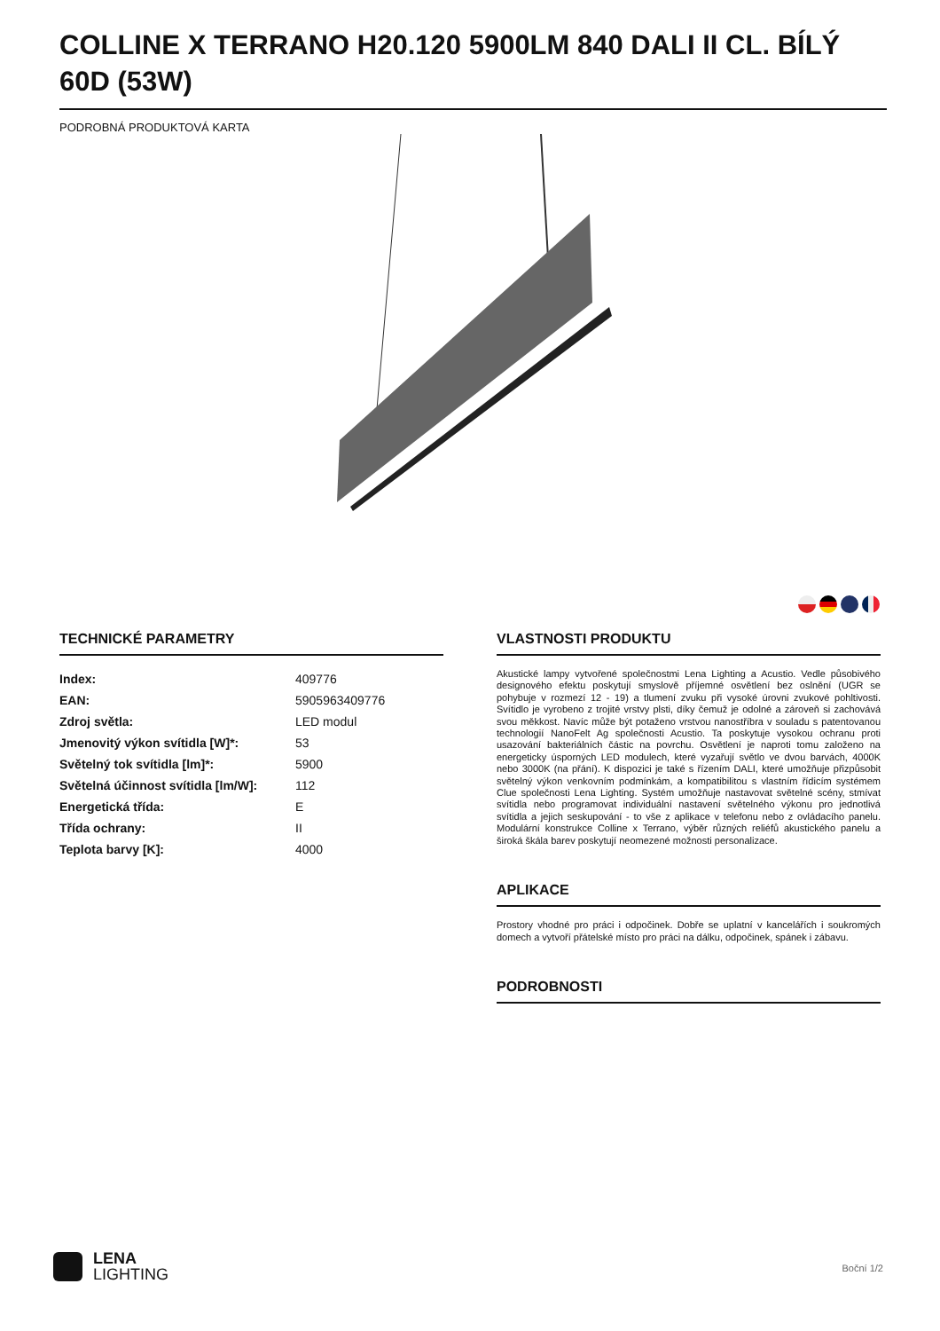COLLINE X TERRANO H20.120 5900LM 840 DALI II CL. BÍLÝ 60D (53W)
PODROBNÁ PRODUKTOVÁ KARTA
TECHNICKÉ PARAMETRY
| Index: | 409776 |
| EAN: | 5905963409776 |
| Zdroj světla: | LED modul |
| Jmenovitý výkon svítidla [W]*: | 53 |
| Světelný tok svítidla [lm]*: | 5900 |
| Světelná účinnost svítidla [lm/W]: | 112 |
| Energetická třída: | E |
| Třída ochrany: | II |
| Teplota barvy [K]: | 4000 |
VLASTNOSTI PRODUKTU
Akustické lampy vytvořené společnostmi Lena Lighting a Acustio. Vedle působivého designového efektu poskytují smyslově příjemné osvětlení bez oslnění (UGR se pohybuje v rozmezí 12 - 19) a tlumení zvuku při vysoké úrovni zvukové pohltivosti. Svítidlo je vyrobeno z trojité vrstvy plsti, díky čemuž je odolné a zároveň si zachovává svou měkkost. Navíc může být potaženo vrstvou nanostříbra v souladu s patentovanou technologií NanoFelt Ag společnosti Acustio. Ta poskytuje vysokou ochranu proti usazování bakteriálních částic na povrchu. Osvětlení je naproti tomu založeno na energeticky úsporných LED modulech, které vyzařují světlo ve dvou barvách, 4000K nebo 3000K (na přání). K dispozici je také s řízením DALI, které umožňuje přizpůsobit světelný výkon venkovním podmínkám, a kompatibilitou s vlastním řídicím systémem Clue společnosti Lena Lighting. Systém umožňuje nastavovat světelné scény, stmívat svítidla nebo programovat individuální nastavení světelného výkonu pro jednotlivá svítidla a jejich seskupování - to vše z aplikace v telefonu nebo z ovládacího panelu. Modulární konstrukce Colline x Terrano, výběr různých reliéfů akustického panelu a široká škála barev poskytují neomezené možnosti personalizace.
APLIKACE
Prostory vhodné pro práci i odpočinek. Dobře se uplatní v kancelářích i soukromých domech a vytvoří přátelské místo pro práci na dálku, odpočinek, spánek i zábavu.
PODROBNOSTI
LENA
LIGHTING
Boční 1/2